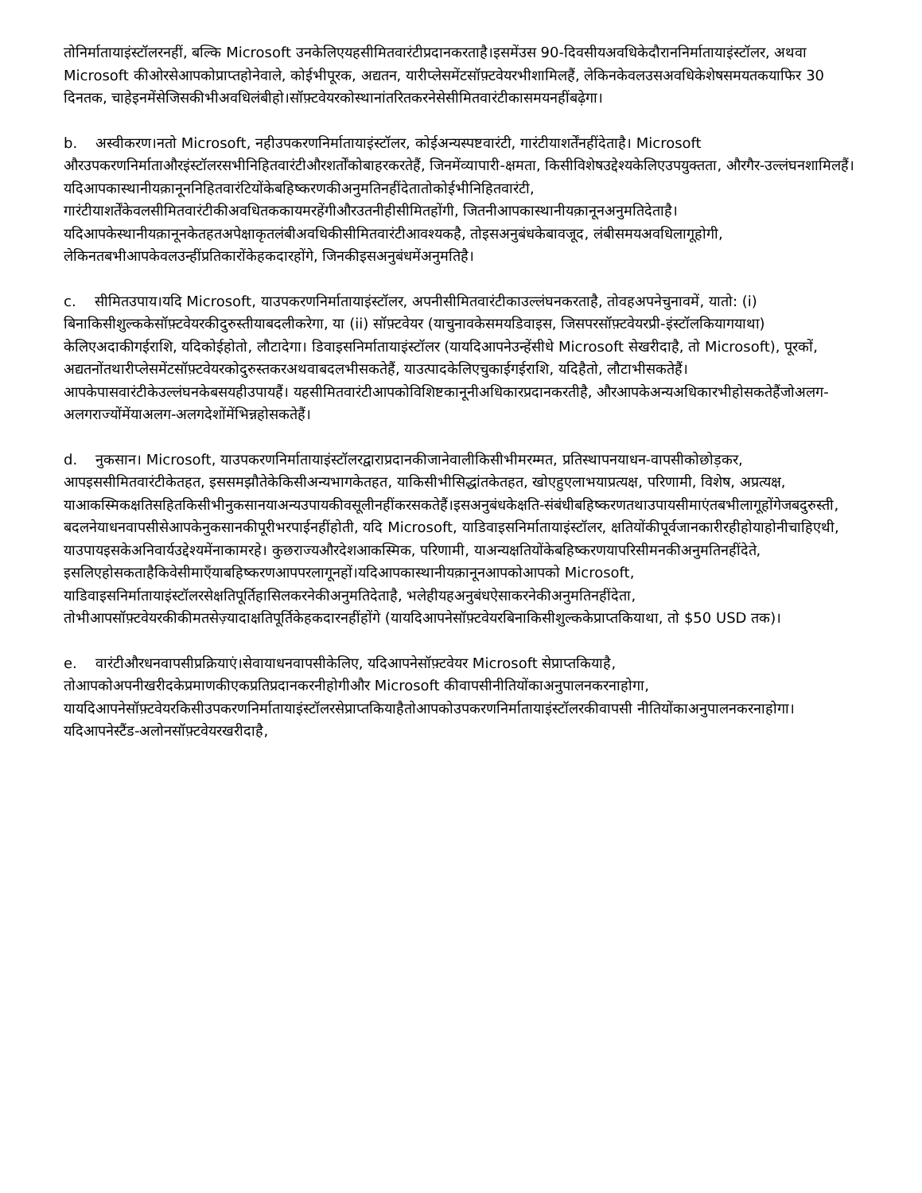तोनिर्मातायाइंस्टॉलरनहीं, बल्कि Microsoft उनकेलिएयहसीमितवारंटीप्रदानकरताहै।इसमेंउस 90-दिवसीयअवधिकेदौराननिर्मातायाइंस्टॉलर, अथवा Microsoft कीओरसेआपकोप्राप्तहोनेवाले, कोईभीपूरक, अद्यतन, यारीप्लेसमेंटसॉफ़्टवेयरभीशामिलहैं, लेकिनकेवलउसअवधिकेशेषसमयतकयाफिर 30 दिनतक, चाहेइनमेंसेजिसकीभीअवधिलंबीहो।सॉफ़्टवेयरकोस्थानांतरितकरनेसेसीमितवारंटीकासमयनहींबढ़ेगा।
b. अस्वीकरण।नतो Microsoft, नहीउपकरणनिर्मातायाइंस्टॉलर, कोईअन्यस्पष्टवारंटी, गारंटीयाशर्तेंनहींदेताहै। Microsoft औरउपकरणनिर्माताऔरइंस्टॉलरसभीनिहितवारंटीऔरशर्तोंकोबाहरकरतेहैं, जिनमेंव्यापारी-क्षमता, किसीविशेषउद्देश्यकेलिएउपयुक्तता, औरगैर-उल्लंघनशामिलहैं। यदिआपकास्थानीयक़ानूननिहितवारंटियोंकेबहिष्करणकीअनुमतिनहींदेतातोकोईभीनिहितवारंटी, गारंटीयाशर्तेंकेवलसीमितवारंटीकीअवधितककायमरहेंगीऔरउतनीहीसीमितहोंगी, जितनीआपकास्थानीयक़ानूनअनुमतिदेताहै। यदिआपकेस्थानीयक़ानूनकेतहतअपेक्षाकृतलंबीअवधिकीसीमितवारंटीआवश्यकहै, तोइसअनुबंधकेबावजूद, लंबीसमयअवधिलागूहोगी, लेकिनतबभीआपकेवलउन्हींप्रतिकारोंकेहकदारहोंगे, जिनकीइसअनुबंधमेंअनुमतिहै।
c. सीमितउपाय।यदि Microsoft, याउपकरणनिर्मातायाइंस्टॉलर, अपनीसीमितवारंटीकाउल्लंघनकरताहै, तोवहअपनेचुनावमें, यातो: (i) बिनाकिसीशुल्ककेसॉफ़्टवेयरकीदुरुस्तीयाबदलीकरेगा, या (ii) सॉफ़्टवेयर (याचुनावकेसमयडिवाइस, जिसपरसॉफ़्टवेयरप्री-इंस्टॉलकियागयाथा) केलिएअदाकीगईराशि, यदिकोईहोतो, लौटादेगा। डिवाइसनिर्मातायाइंस्टॉलर (यायदिआपनेउन्हेंसीधे Microsoft सेखरीदाहै, तो Microsoft), पूरकों, अद्यतनोंतथारीप्लेसमेंटसॉफ़्टवेयरकोदुरुस्तकरअथवाबदलभीसकतेहैं, याउत्पादकेलिएचुकाईगईराशि, यदिहैतो, लौटाभीसकतेहैं।आपकेपासवारंटीकेउल्लंघनकेबसयहीउपायहैं। यहसीमितवारंटीआपकोविशिष्टकानूनीअधिकारप्रदानकरतीहै, औरआपकेअन्यअधिकारभीहोसकतेहैंजोअलग-अलगराज्योंमेंयाअलग-अलगदेशोंमेंभिन्नहोसकतेहैं।
d. नुकसान। Microsoft, याउपकरणनिर्मातायाइंस्टॉलरद्वाराप्रदानकीजानेवालीकिसीभीमरम्मत, प्रतिस्थापनयाधन-वापसीकोछोड़कर, आपइससीमितवारंटीकेतहत, इससमझौतेकेकिसीअन्यभागकेतहत, याकिसीभीसिद्धांतकेतहत, खोएहुएलाभयाप्रत्यक्ष, परिणामी, विशेष, अप्रत्यक्ष, याआकस्मिकक्षतिसहितकिसीभीनुकसानयाअन्यउपायकीवसूलीनहींकरसकतेहैं।इसअनुबंधकेक्षति-संबंधीबहिष्करणतथाउपायसीमाएंतबभीलागूहोंगेजबदुरुस्ती, बदलनेयाधनवापसीसेआपकेनुकसानकीपूरीभरपाईनहींहोती, यदि Microsoft, याडिवाइसनिर्मातायाइंस्टॉलर, क्षतियोंकीपूर्वजानकारीरहीहोयाहोनीचाहिएथी, याउपायइसकेअनिवार्यउद्देश्यमेंनाकामरहे। कुछराज्यऔरदेशआकस्मिक, परिणामी, याअन्यक्षतियोंकेबहिष्करणयापरिसीमनकीअनुमतिनहींदेते, इसलिएहोसकताहैकिवेसीमाएँयाबहिष्करणआपपरलागूनहों।यदिआपकास्थानीयक़ानूनआपकोआपको Microsoft, याडिवाइसनिर्मातायाइंस्टॉलरसेक्षतिपूर्तिहासिलकरनेकीअनुमतिदेताहै, भलेहीयहअनुबंधऐसाकरनेकीअनुमतिनहींदेता, तोभीआपसॉफ़्टवेयरकीकीमतसेज़्यादाक्षतिपूर्तिकेहकदारनहींहोंगे (यायदिआपनेसॉफ़्टवेयरबिनाकिसीशुल्ककेप्राप्तकियाथा, तो $50 USD तक)।
e. वारंटीऔरधनवापसीप्रक्रियाएं।सेवायाधनवापसीकेलिए, यदिआपनेसॉफ़्टवेयर Microsoft सेप्राप्तकियाहै, तोआपकोअपनीखरीदकेप्रमाणकीएकप्रतिप्रदानकरनीहोगीऔर Microsoft कीवापसीनीतियोंकाअनुपालनकरनाहोगा, यायदिआपनेसॉफ़्टवेयरकिसीउपकरणनिर्मातायाइंस्टॉलरसेप्राप्तकियाहैतोआपकोउपकरणनिर्मातायाइंस्टॉलरकीवापसी नीतियोंकाअनुपालनकरनाहोगा।यदिआपनेस्टैंड-अलोनसॉफ़्टवेयरखरीदाहै,